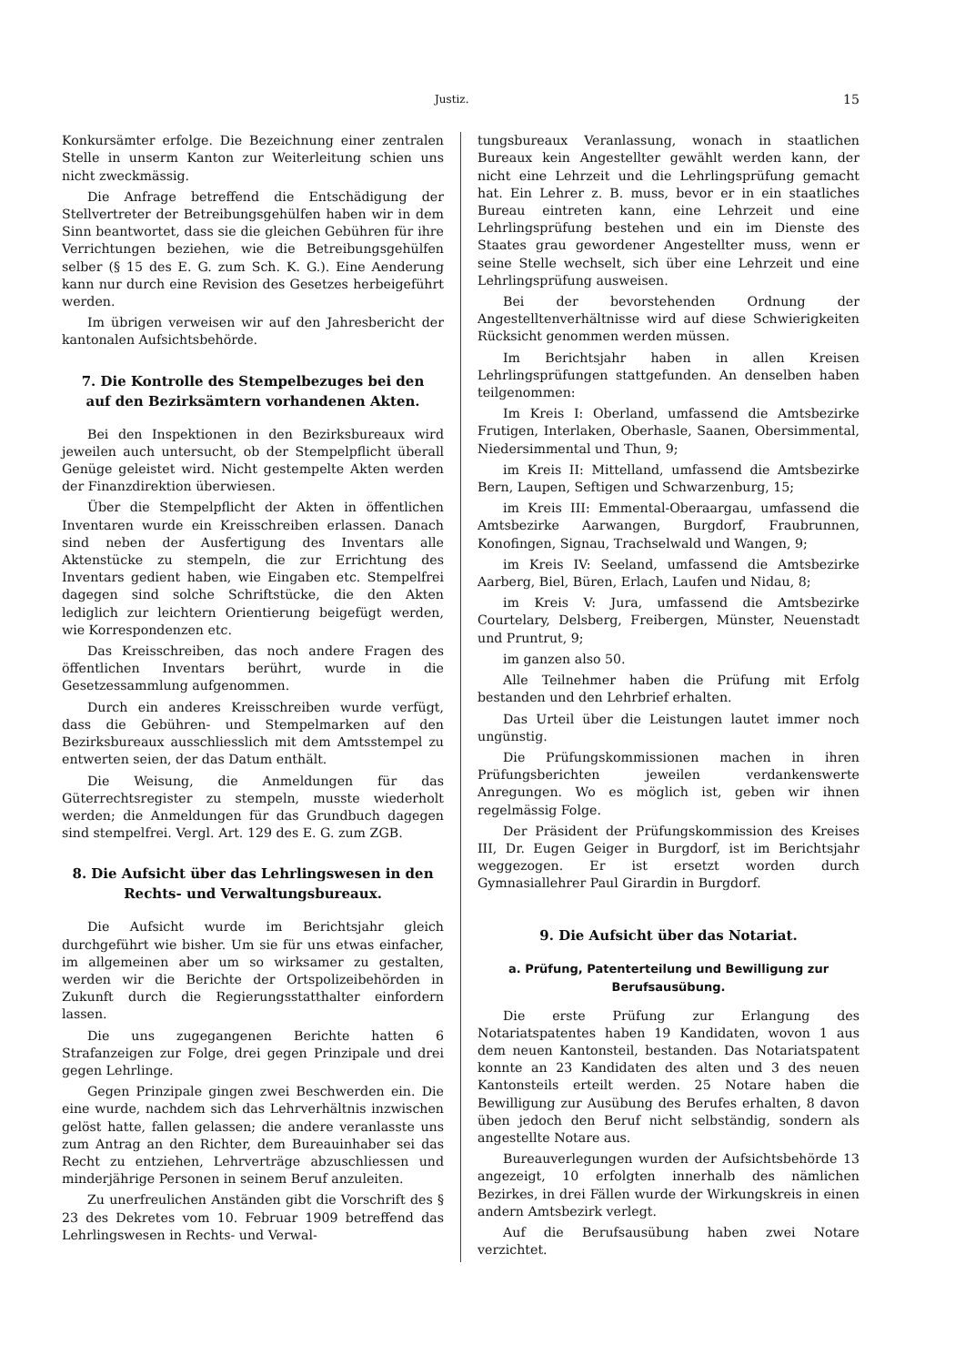Justiz. 15
Konkursämter erfolge. Die Bezeichnung einer zentralen Stelle in unserm Kanton zur Weiterleitung schien uns nicht zweckmässig.
Die Anfrage betreffend die Entschädigung der Stellvertreter der Betreibungsgehülfen haben wir in dem Sinn beantwortet, dass sie die gleichen Gebühren für ihre Verrichtungen beziehen, wie die Betreibungsgehülfen selber (§ 15 des E. G. zum Sch. K. G.). Eine Aenderung kann nur durch eine Revision des Gesetzes herbeigeführt werden.
Im übrigen verweisen wir auf den Jahresbericht der kantonalen Aufsichtsbehörde.
7. Die Kontrolle des Stempelbezuges bei den auf den Bezirksämtern vorhandenen Akten.
Bei den Inspektionen in den Bezirksbureaux wird jeweilen auch untersucht, ob der Stempelpflicht überall Genüge geleistet wird. Nicht gestempelte Akten werden der Finanzdirektion überwiesen.
Über die Stempelpflicht der Akten in öffentlichen Inventaren wurde ein Kreisschreiben erlassen. Danach sind neben der Ausfertigung des Inventars alle Aktenstücke zu stempeln, die zur Errichtung des Inventars gedient haben, wie Eingaben etc. Stempelfrei dagegen sind solche Schriftstücke, die den Akten lediglich zur leichtern Orientierung beigefügt werden, wie Korrespondenzen etc.
Das Kreisschreiben, das noch andere Fragen des öffentlichen Inventars berührt, wurde in die Gesetzessammlung aufgenommen.
Durch ein anderes Kreisschreiben wurde verfügt, dass die Gebühren- und Stempelmarken auf den Bezirksbureaux ausschliesslich mit dem Amtsstempel zu entwerten seien, der das Datum enthält.
Die Weisung, die Anmeldungen für das Güterrechtsregister zu stempeln, musste wiederholt werden; die Anmeldungen für das Grundbuch dagegen sind stempelfrei. Vergl. Art. 129 des E. G. zum ZGB.
8. Die Aufsicht über das Lehrlingswesen in den Rechts- und Verwaltungsbureaux.
Die Aufsicht wurde im Berichtsjahr gleich durchgeführt wie bisher. Um sie für uns etwas einfacher, im allgemeinen aber um so wirksamer zu gestalten, werden wir die Berichte der Ortspolizeibehörden in Zukunft durch die Regierungsstatthalter einfordern lassen.
Die uns zugegangenen Berichte hatten 6 Strafanzeigen zur Folge, drei gegen Prinzipale und drei gegen Lehrlinge.
Gegen Prinzipale gingen zwei Beschwerden ein. Die eine wurde, nachdem sich das Lehrverhältnis inzwischen gelöst hatte, fallen gelassen; die andere veranlasste uns zum Antrag an den Richter, dem Bureauinhaber sei das Recht zu entziehen, Lehrverträge abzuschliessen und minderjährige Personen in seinem Beruf anzuleiten.
Zu unerfreulichen Anständen gibt die Vorschrift des § 23 des Dekretes vom 10. Februar 1909 betreffend das Lehrlingswesen in Rechts- und Verwal-
tungsbureaux Veranlassung, wonach in staatlichen Bureaux kein Angestellter gewählt werden kann, der nicht eine Lehrzeit und die Lehrlingsprüfung gemacht hat. Ein Lehrer z. B. muss, bevor er in ein staatliches Bureau eintreten kann, eine Lehrzeit und eine Lehrlingsprüfung bestehen und ein im Dienste des Staates grau gewordener Angestellter muss, wenn er seine Stelle wechselt, sich über eine Lehrzeit und eine Lehrlingsprüfung ausweisen.
Bei der bevorstehenden Ordnung der Angestelltenverhältnisse wird auf diese Schwierigkeiten Rücksicht genommen werden müssen.
Im Berichtsjahr haben in allen Kreisen Lehrlingsprüfungen stattgefunden. An denselben haben teilgenommen:
Im Kreis I: Oberland, umfassend die Amtsbezirke Frutigen, Interlaken, Oberhasle, Saanen, Obersimmental, Niedersimmental und Thun, 9;
im Kreis II: Mittelland, umfassend die Amtsbezirke Bern, Laupen, Seftigen und Schwarzenburg, 15;
im Kreis III: Emmental-Oberaargau, umfassend die Amtsbezirke Aarwangen, Burgdorf, Fraubrunnen, Konofingen, Signau, Trachselwald und Wangen, 9;
im Kreis IV: Seeland, umfassend die Amtsbezirke Aarberg, Biel, Büren, Erlach, Laufen und Nidau, 8;
im Kreis V: Jura, umfassend die Amtsbezirke Courtelary, Delsberg, Freibergen, Münster, Neuenstadt und Pruntrut, 9;
im ganzen also 50.
Alle Teilnehmer haben die Prüfung mit Erfolg bestanden und den Lehrbrief erhalten.
Das Urteil über die Leistungen lautet immer noch ungünstig.
Die Prüfungskommissionen machen in ihren Prüfungsberichten jeweilen verdankenswerte Anregungen. Wo es möglich ist, geben wir ihnen regelmässig Folge.
Der Präsident der Prüfungskommission des Kreises III, Dr. Eugen Geiger in Burgdorf, ist im Berichtsjahr weggezogen. Er ist ersetzt worden durch Gymnasiallehrer Paul Girardin in Burgdorf.
9. Die Aufsicht über das Notariat.
a. Prüfung, Patenterteilung und Bewilligung zur Berufsausübung.
Die erste Prüfung zur Erlangung des Notariatspatentes haben 19 Kandidaten, wovon 1 aus dem neuen Kantonsteil, bestanden. Das Notariatspatent konnte an 23 Kandidaten des alten und 3 des neuen Kantonsteils erteilt werden. 25 Notare haben die Bewilligung zur Ausübung des Berufes erhalten, 8 davon üben jedoch den Beruf nicht selbständig, sondern als angestellte Notare aus.
Bureauverlegungen wurden der Aufsichtsbehörde 13 angezeigt, 10 erfolgten innerhalb des nämlichen Bezirkes, in drei Fällen wurde der Wirkungskreis in einen andern Amtsbezirk verlegt.
Auf die Berufsausübung haben zwei Notare verzichtet.